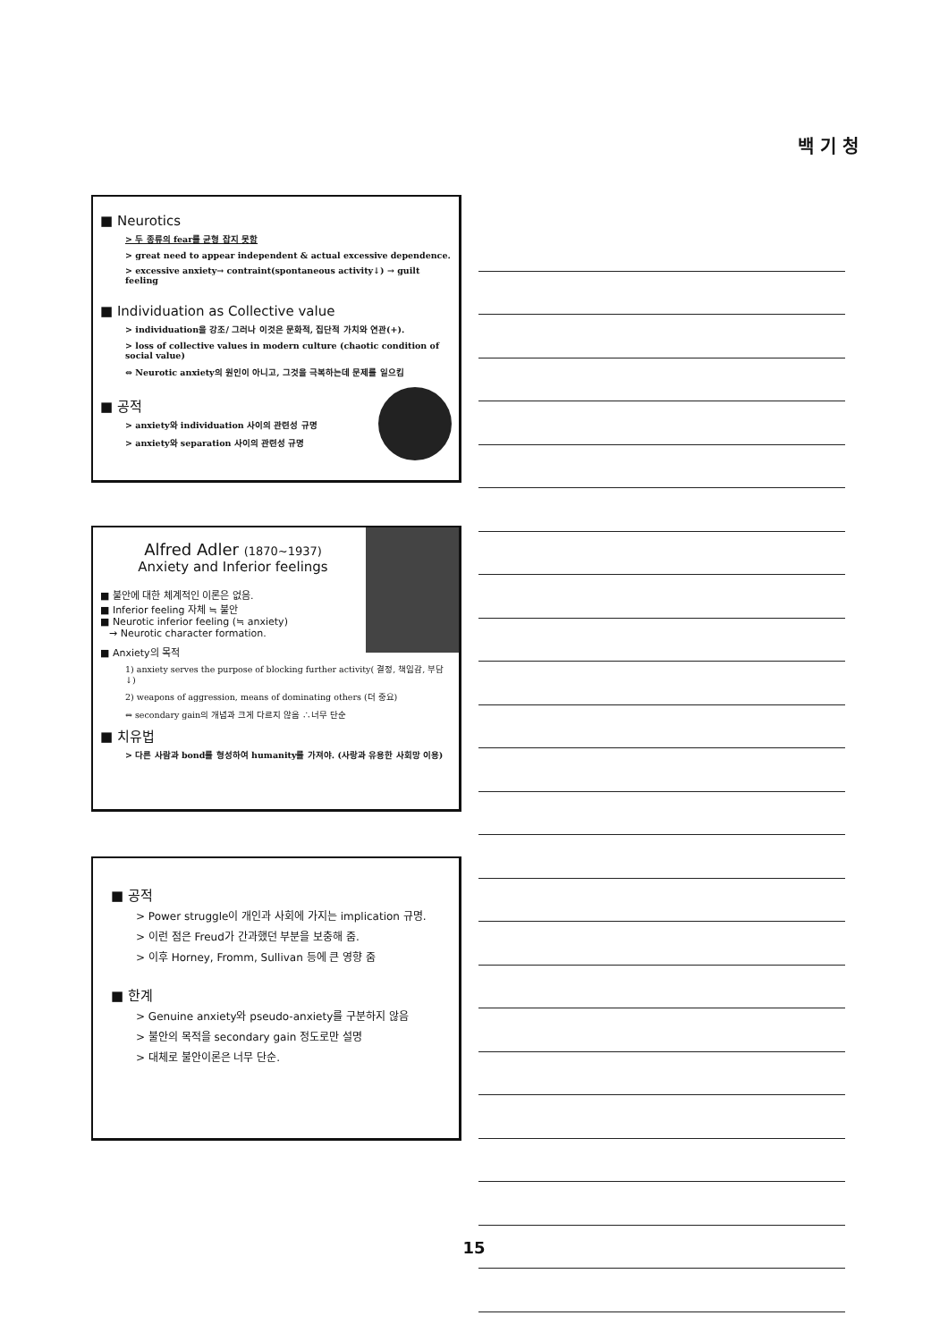백 기 청
■ Neurotics
> 두 종류의 fear를 균형 잡지 못함
> great need to appear independent & actual excessive dependence.
> excessive anxiety→ contraint(spontaneous activity↓) → guilt feeling
■ Individuation as Collective value
> individuation을 강조/ 그러나 이것은 문화적, 집단적 가치와 연관(+).
> loss of collective values in modern culture (chaotic condition of social value)
⇔ Neurotic anxiety의 원인이 아니고, 그것을 극복하는데 문제를 일으킴
■ 공적
> anxiety와 individuation 사이의 관련성 규명
> anxiety와 separation 사이의 관련성 규명
Alfred Adler (1870~1937)
Anxiety and Inferior feelings
■ 불안에 대한 체계적인 이론은 없음.
■ Inferior feeling 자체 ≒ 불안
■ Neurotic inferior feeling (≒ anxiety)
→ Neurotic character formation.
■ Anxiety의 목적
1) anxiety serves the purpose of blocking further activity( 결정, 책임감, 부담↓)
2) weapons of aggression, means of dominating others (더 중요)
⇔ secondary gain의 개념과 크게 다르지 않음 ∴너무 단순
■ 치유법
> 다른 사람과 bond를 형성하여 humanity를 가져야. (사랑과 유용한 사회망 이용)
■ 공적
> Power struggle이 개인과 사회에 가지는 implication 규명.
> 이런 점은 Freud가 간과했던 부분을 보충해 줌.
> 이후 Horney, Fromm, Sullivan 등에 큰 영향 줌
■ 한계
> Genuine anxiety와 pseudo-anxiety를 구분하지 않음
> 불안의 목적을 secondary gain 정도로만 설명
> 대체로 불안이론은 너무 단순.
15